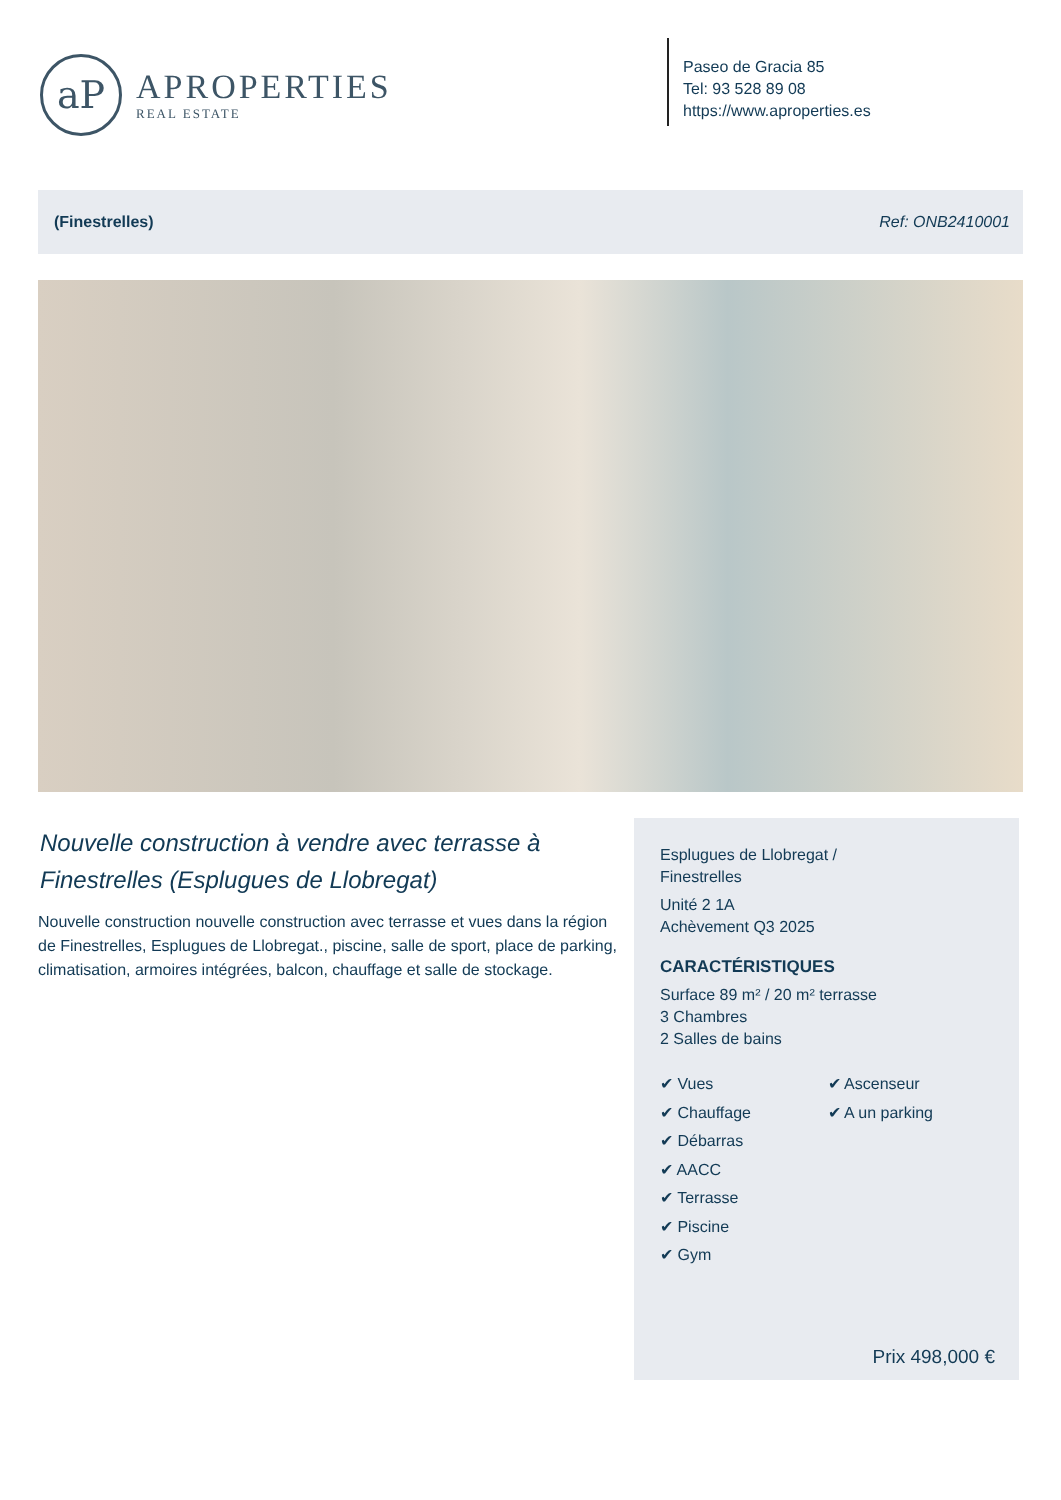aP
APROPERTIES
REAL ESTATE
Paseo de Gracia 85
Tel: 93 528 89 08
https://www.aproperties.es
(Finestrelles) Ref: ONB2410001
Nouvelle construction à vendre avec terrasse à Finestrelles (Esplugues de Llobregat)
Nouvelle construction nouvelle construction avec terrasse et vues dans la région de Finestrelles, Esplugues de Llobregat., piscine, salle de sport, place de parking, climatisation, armoires intégrées, balcon, chauffage et salle de stockage.
Esplugues de Llobregat /
Finestrelles
Unité 2 1A
Achèvement Q3 2025
CARACTÉRISTIQUES
Surface 89 m² / 20 m² terrasse
3 Chambres
2 Salles de bains
✔ Vues
✔ Chauffage
✔ Débarras
✔ AACC
✔ Terrasse
✔ Piscine
✔ Gym
✔ Ascenseur
✔ A un parking
Prix 498,000 €